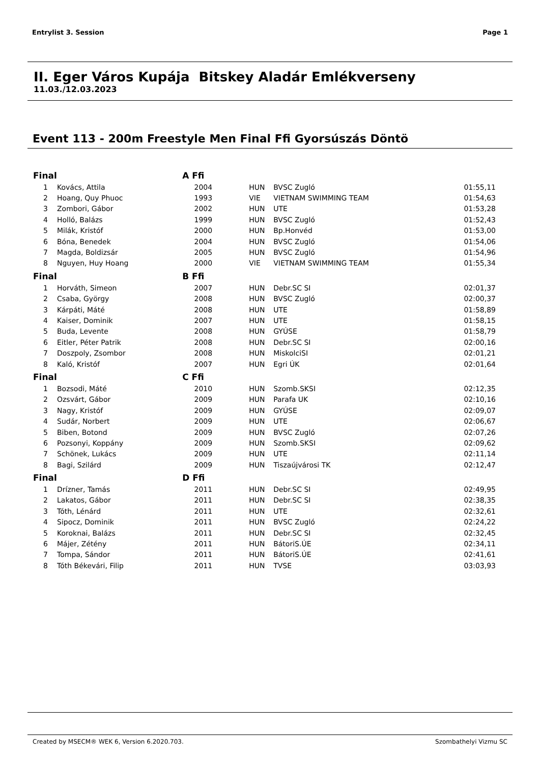Entrylist 3. Session Page 1
II. Eger Város Kupája Bitskey Aladár Emlékverseny
11.03./12.03.2023
Event 113 - 200m Freestyle Men Final Ffi Gyorsúszás Döntö
| Final | | A Ffi | | | |
| --- | --- | --- | --- | --- | --- |
| 1 | Kovács, Attila | 2004 | HUN | BVSC Zugló | 01:55,11 |
| 2 | Hoang, Quy Phuoc | 1993 | VIE | VIETNAM SWIMMING TEAM | 01:54,63 |
| 3 | Zombori, Gábor | 2002 | HUN | UTE | 01:53,28 |
| 4 | Holló, Balázs | 1999 | HUN | BVSC Zugló | 01:52,43 |
| 5 | Milák, Kristóf | 2000 | HUN | Bp.Honvéd | 01:53,00 |
| 6 | Bóna, Benedek | 2004 | HUN | BVSC Zugló | 01:54,06 |
| 7 | Magda, Boldizsár | 2005 | HUN | BVSC Zugló | 01:54,96 |
| 8 | Nguyen, Huy Hoang | 2000 | VIE | VIETNAM SWIMMING TEAM | 01:55,34 |
| Final | | B Ffi | | | |
| 1 | Horváth, Simeon | 2007 | HUN | Debr.SC SI | 02:01,37 |
| 2 | Csaba, György | 2008 | HUN | BVSC Zugló | 02:00,37 |
| 3 | Kárpáti, Máté | 2008 | HUN | UTE | 01:58,89 |
| 4 | Kaiser, Dominik | 2007 | HUN | UTE | 01:58,15 |
| 5 | Buda, Levente | 2008 | HUN | GYÚSE | 01:58,79 |
| 6 | Eitler, Péter Patrik | 2008 | HUN | Debr.SC SI | 02:00,16 |
| 7 | Doszpoly, Zsombor | 2008 | HUN | MiskolciSI | 02:01,21 |
| 8 | Kaló, Kristóf | 2007 | HUN | Egri ÚK | 02:01,64 |
| Final | | C Ffi | | | |
| 1 | Bozsodi, Máté | 2010 | HUN | Szomb.SKSI | 02:12,35 |
| 2 | Ozsvárt, Gábor | 2009 | HUN | Parafa UK | 02:10,16 |
| 3 | Nagy, Kristóf | 2009 | HUN | GYÚSE | 02:09,07 |
| 4 | Sudár, Norbert | 2009 | HUN | UTE | 02:06,67 |
| 5 | Biben, Botond | 2009 | HUN | BVSC Zugló | 02:07,26 |
| 6 | Pozsonyi, Koppány | 2009 | HUN | Szomb.SKSI | 02:09,62 |
| 7 | Schönek, Lukács | 2009 | HUN | UTE | 02:11,14 |
| 8 | Bagi, Szilárd | 2009 | HUN | Tiszaújvárosi TK | 02:12,47 |
| Final | | D Ffi | | | |
| 1 | Drízner, Tamás | 2011 | HUN | Debr.SC SI | 02:49,95 |
| 2 | Lakatos, Gábor | 2011 | HUN | Debr.SC SI | 02:38,35 |
| 3 | Tóth, Lénárd | 2011 | HUN | UTE | 02:32,61 |
| 4 | Sipocz, Dominik | 2011 | HUN | BVSC Zugló | 02:24,22 |
| 5 | Koroknai, Balázs | 2011 | HUN | Debr.SC SI | 02:32,45 |
| 6 | Májer, Zétény | 2011 | HUN | BátoriS.ÚE | 02:34,11 |
| 7 | Tompa, Sándor | 2011 | HUN | BátoriS.ÚE | 02:41,61 |
| 8 | Tóth Békevári, Filip | 2011 | HUN | TVSE | 03:03,93 |
Created by MSECM® WEK 6, Version 6.2020.703. Szombathelyi Vizmu SC